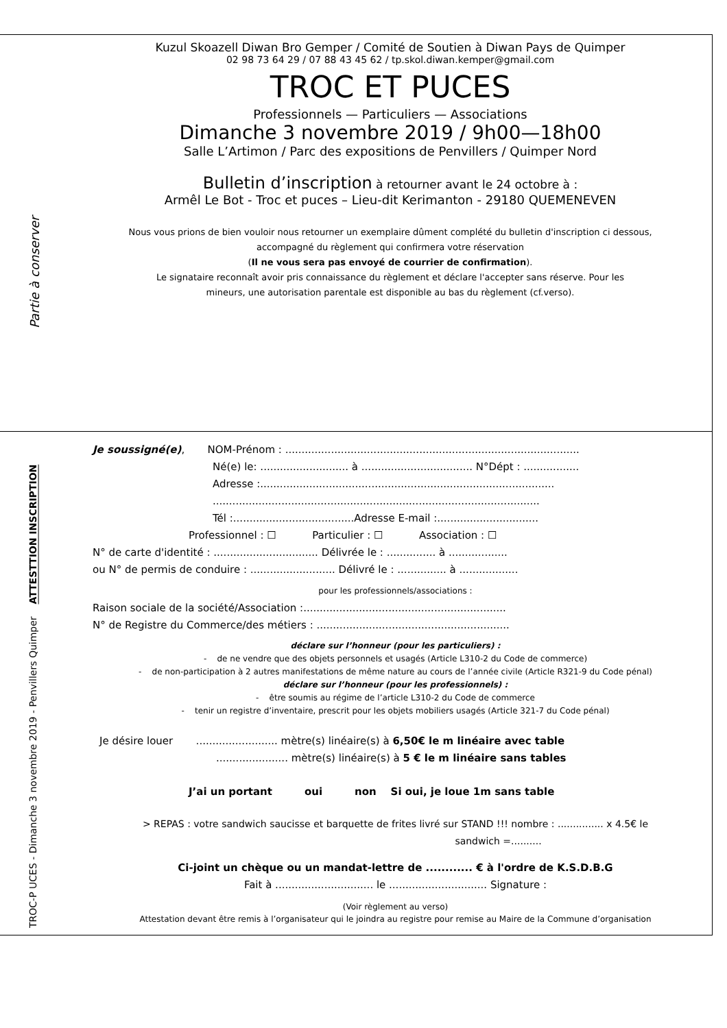Partie à conserver
Kuzul Skoazell Diwan Bro Gemper / Comité de Soutien à Diwan Pays de Quimper
02 98 73 64 29 / 07 88 43 45 62 / tp.skol.diwan.kemper@gmail.com
TROC ET PUCES
Professionnels — Particuliers — Associations
Dimanche 3 novembre 2019 / 9h00—18h00
Salle L’Artimon / Parc des expositions de Penvillers / Quimper Nord
Bulletin d’inscription à retourner avant le 24 octobre à :
Armêl Le Bot - Troc et puces – Lieu-dit Kerimanton - 29180 QUEMENEVEN
Nous vous prions de bien vouloir nous retourner un exemplaire dûment complété du bulletin d'inscription ci dessous,
accompagné du règlement qui confirmera votre réservation
(Il ne vous sera pas envoyé de courrier de confirmation).
Le signataire reconnaît avoir pris connaissance du règlement et déclare l'accepter sans réserve. Pour les
mineurs, une autorisation parentale est disponible au bas du règlement (cf.verso).
TROC-P UCES - Dimanche 3 novembre 2019 - Penvillers Quimper ATTESTTION INSCRIPTION
Je soussigné(e), NOM-Prénom : ..........................................................................................
Né(e) le: ........................... à .................................. N°Dépt : .................
Adresse :..........................................................................................
....................................................................................................
Tél :.....................................Adresse E-mail :...............................
Professionnel : ☐ Particulier : ☐ Association : ☐
N° de carte d'identité : ................................ Délivrée le : ............... à ..................
ou N° de permis de conduire : .......................... Délivré le : ............... à ..................
pour les professionnels/associations :
Raison sociale de la société/Association :..............................................................
N° de Registre du Commerce/des métiers : ...........................................................
déclare sur l’honneur (pour les particuliers) :
- de ne vendre que des objets personnels et usagés (Article L310-2 du Code de commerce)
- de non-participation à 2 autres manifestations de même nature au cours de l’année civile (Article R321-9 du Code pénal)
déclare sur l’honneur (pour les professionnels) :
- être soumis au régime de l’article L310-2 du Code de commerce
- tenir un registre d’inventaire, prescrit pour les objets mobiliers usagés (Article 321-7 du Code pénal)
Je désire louer ......................... mètre(s) linéaire(s) à 6,50€ le m linéaire avec table
...................... mètre(s) linéaire(s) à 5 € le m linéaire sans tables
J’ai un portant oui non Si oui, je loue 1m sans table
> REPAS : votre sandwich saucisse et barquette de frites livré sur STAND !!! nombre : ............... x 4.5€ le
sandwich =..........
Ci-joint un chèque ou un mandat-lettre de ............ € à l'ordre de K.S.D.B.G
Fait à .............................. le .............................. Signature :
(Voir règlement au verso)
Attestation devant être remis à l’organisateur qui le joindra au registre pour remise au Maire de la Commune d’organisation